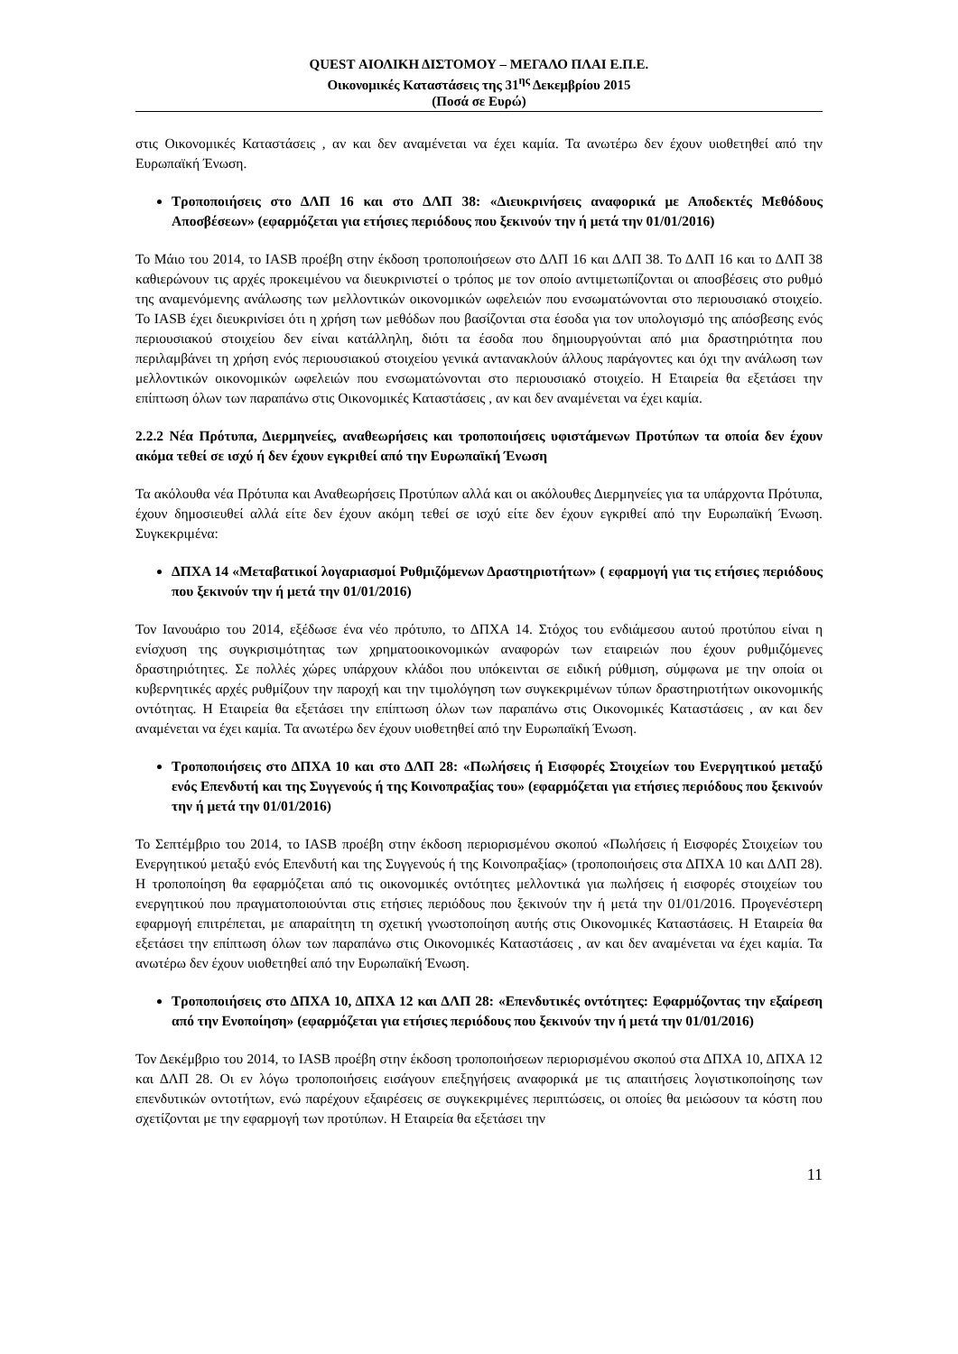QUEST ΑΙΟΛΙΚΗ ΔΙΣΤΟΜΟΥ – ΜΕΓΑΛΟ ΠΛΑΙ Ε.Π.Ε.
Οικονομικές Καταστάσεις της 31<sup>ης</sup> Δεκεμβρίου 2015
(Ποσά σε Ευρώ)
στις Οικονομικές Καταστάσεις , αν και δεν αναμένεται να έχει καμία. Τα ανωτέρω δεν έχουν υιοθετηθεί από την Ευρωπαϊκή Ένωση.
Τροποποιήσεις στο ΔΛΠ 16 και στο ΔΛΠ 38: «Διευκρινήσεις αναφορικά με Αποδεκτές Μεθόδους Αποσβέσεων» (εφαρμόζεται για ετήσιες περιόδους που ξεκινούν την ή μετά την 01/01/2016)
Το Μάιο του 2014, το IASB προέβη στην έκδοση τροποποιήσεων στο ΔΛΠ 16 και ΔΛΠ 38. Το ΔΛΠ 16 και το ΔΛΠ 38 καθιερώνουν τις αρχές προκειμένου να διευκρινιστεί ο τρόπος με τον οποίο αντιμετωπίζονται οι αποσβέσεις στο ρυθμό της αναμενόμενης ανάλωσης των μελλοντικών οικονομικών ωφελειών που ενσωματώνονται στο περιουσιακό στοιχείο. Το IASB έχει διευκρινίσει ότι η χρήση των μεθόδων που βασίζονται στα έσοδα για τον υπολογισμό της απόσβεσης ενός περιουσιακού στοιχείου δεν είναι κατάλληλη, διότι τα έσοδα που δημιουργούνται από μια δραστηριότητα που περιλαμβάνει τη χρήση ενός περιουσιακού στοιχείου γενικά αντανακλούν άλλους παράγοντες και όχι την ανάλωση των μελλοντικών οικονομικών ωφελειών που ενσωματώνονται στο περιουσιακό στοιχείο. Η Εταιρεία θα εξετάσει την επίπτωση όλων των παραπάνω στις Οικονομικές Καταστάσεις , αν και δεν αναμένεται να έχει καμία.
2.2.2 Νέα Πρότυπα, Διερμηνείες, αναθεωρήσεις και τροποποιήσεις υφιστάμενων Προτύπων τα οποία δεν έχουν ακόμα τεθεί σε ισχύ ή δεν έχουν εγκριθεί από την Ευρωπαϊκή Ένωση
Τα ακόλουθα νέα Πρότυπα και Αναθεωρήσεις Προτύπων αλλά και οι ακόλουθες Διερμηνείες για τα υπάρχοντα Πρότυπα, έχουν δημοσιευθεί αλλά είτε δεν έχουν ακόμη τεθεί σε ισχύ είτε δεν έχουν εγκριθεί από την Ευρωπαϊκή Ένωση. Συγκεκριμένα:
ΔΠΧΑ 14 «Μεταβατικοί λογαριασμοί Ρυθμιζόμενων Δραστηριοτήτων» ( εφαρμογή για τις ετήσιες περιόδους που ξεκινούν την ή μετά την 01/01/2016)
Τον Ιανουάριο του 2014, εξέδωσε ένα νέο πρότυπο, το ΔΠΧΑ 14. Στόχος του ενδιάμεσου αυτού προτύπου είναι η ενίσχυση της συγκρισιμότητας των χρηματοοικονομικών αναφορών των εταιρειών που έχουν ρυθμιζόμενες δραστηριότητες. Σε πολλές χώρες υπάρχουν κλάδοι που υπόκεινται σε ειδική ρύθμιση, σύμφωνα με την οποία οι κυβερνητικές αρχές ρυθμίζουν την παροχή και την τιμολόγηση των συγκεκριμένων τύπων δραστηριοτήτων οικονομικής οντότητας. Η Εταιρεία θα εξετάσει την επίπτωση όλων των παραπάνω στις Οικονομικές Καταστάσεις , αν και δεν αναμένεται να έχει καμία. Τα ανωτέρω δεν έχουν υιοθετηθεί από την Ευρωπαϊκή Ένωση.
Τροποποιήσεις στο ΔΠΧΑ 10 και στο ΔΛΠ 28: «Πωλήσεις ή Εισφορές Στοιχείων του Ενεργητικού μεταξύ ενός Επενδυτή και της Συγγενούς ή της Κοινοπραξίας του» (εφαρμόζεται για ετήσιες περιόδους που ξεκινούν την ή μετά την 01/01/2016)
Το Σεπτέμβριο του 2014, το IASB προέβη στην έκδοση περιορισμένου σκοπού «Πωλήσεις ή Εισφορές Στοιχείων του Ενεργητικού μεταξύ ενός Επενδυτή και της Συγγενούς ή της Κοινοπραξίας» (τροποποιήσεις στα ΔΠΧΑ 10 και ΔΛΠ 28). Η τροποποίηση θα εφαρμόζεται από τις οικονομικές οντότητες μελλοντικά για πωλήσεις ή εισφορές στοιχείων του ενεργητικού που πραγματοποιούνται στις ετήσιες περιόδους που ξεκινούν την ή μετά την 01/01/2016. Προγενέστερη εφαρμογή επιτρέπεται, με απαραίτητη τη σχετική γνωστοποίηση αυτής στις Οικονομικές Καταστάσεις. Η Εταιρεία θα εξετάσει την επίπτωση όλων των παραπάνω στις Οικονομικές Καταστάσεις , αν και δεν αναμένεται να έχει καμία. Τα ανωτέρω δεν έχουν υιοθετηθεί από την Ευρωπαϊκή Ένωση.
Τροποποιήσεις στο ΔΠΧΑ 10, ΔΠΧΑ 12 και ΔΛΠ 28: «Επενδυτικές οντότητες: Εφαρμόζοντας την εξαίρεση από την Ενοποίηση» (εφαρμόζεται για ετήσιες περιόδους που ξεκινούν την ή μετά την 01/01/2016)
Τον Δεκέμβριο του 2014, το IASB προέβη στην έκδοση τροποποιήσεων περιορισμένου σκοπού στα ΔΠΧΑ 10, ΔΠΧΑ 12 και ΔΛΠ 28. Οι εν λόγω τροποποιήσεις εισάγουν επεξηγήσεις αναφορικά με τις απαιτήσεις λογιστικοποίησης των επενδυτικών οντοτήτων, ενώ παρέχουν εξαιρέσεις σε συγκεκριμένες περιπτώσεις, οι οποίες θα μειώσουν τα κόστη που σχετίζονται με την εφαρμογή των προτύπων. Η Εταιρεία θα εξετάσει την
11